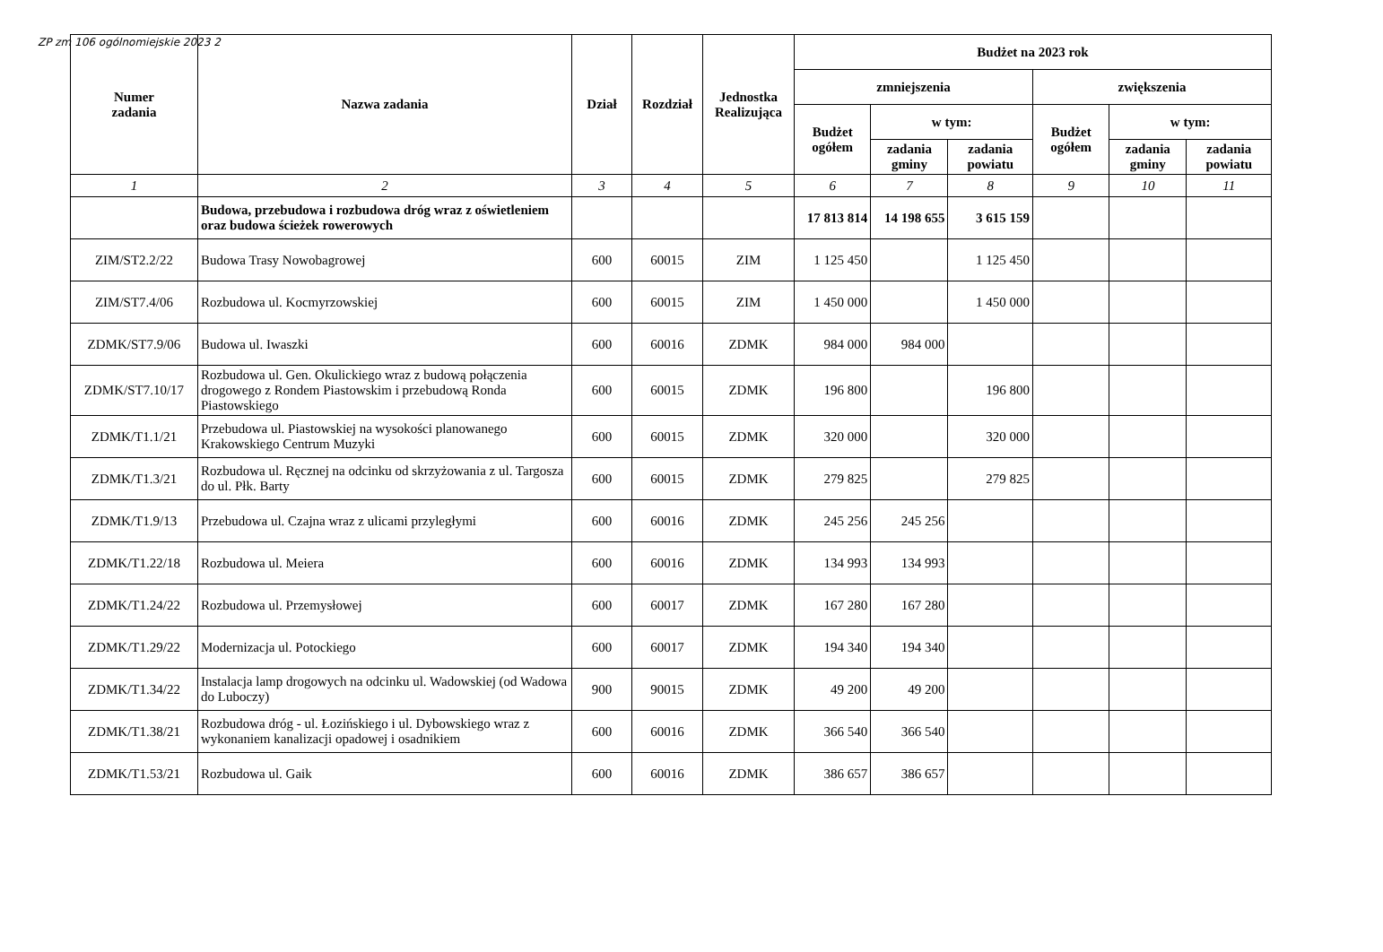ZP zm 106 ogólnomiejskie 2023 2
| Numer zadania | Nazwa zadania | Dział | Rozdział | Jednostka Realizująca | Budżet na 2023 rok | | | | | |
| --- | --- | --- | --- | --- | --- | --- | --- | --- | --- | --- |
| | | | | | zmniejszenia | | | zwiększenia | | |
| | | | | | Budżet ogółem | w tym: | | Budżet ogółem | w tym: | |
| | | | | | | zadania gminy | zadania powiatu | | zadania gminy | zadania powiatu |
| 1 | 2 | 3 | 4 | 5 | 6 | 7 | 8 | 9 | 10 | 11 |
| | Budowa, przebudowa i rozbudowa dróg wraz z oświetleniem oraz budowa ścieżek rowerowych | | | | 17 813 814 | 14 198 655 | 3 615 159 | | | |
| ZIM/ST2.2/22 | Budowa Trasy Nowobagrowej | 600 | 60015 | ZIM | 1 125 450 | | 1 125 450 | | | |
| ZIM/ST7.4/06 | Rozbudowa ul. Kocmyrzowskiej | 600 | 60015 | ZIM | 1 450 000 | | 1 450 000 | | | |
| ZDMK/ST7.9/06 | Budowa ul. Iwaszki | 600 | 60016 | ZDMK | 984 000 | 984 000 | | | | |
| ZDMK/ST7.10/17 | Rozbudowa ul. Gen. Okulickiego wraz z budową połączenia drogowego z Rondem Piastowskim i przebudową Ronda Piastowskiego | 600 | 60015 | ZDMK | 196 800 | | 196 800 | | | |
| ZDMK/T1.1/21 | Przebudowa ul. Piastowskiej na wysokości planowanego Krakowskiego Centrum Muzyki | 600 | 60015 | ZDMK | 320 000 | | 320 000 | | | |
| ZDMK/T1.3/21 | Rozbudowa ul. Ręcznej na odcinku od skrzyżowania z ul. Targosza do ul. Płk. Barty | 600 | 60015 | ZDMK | 279 825 | | 279 825 | | | |
| ZDMK/T1.9/13 | Przebudowa ul. Czajna wraz z ulicami przyległymi | 600 | 60016 | ZDMK | 245 256 | 245 256 | | | | |
| ZDMK/T1.22/18 | Rozbudowa ul. Meiera | 600 | 60016 | ZDMK | 134 993 | 134 993 | | | | |
| ZDMK/T1.24/22 | Rozbudowa ul. Przemysłowej | 600 | 60017 | ZDMK | 167 280 | 167 280 | | | | |
| ZDMK/T1.29/22 | Modernizacja ul. Potockiego | 600 | 60017 | ZDMK | 194 340 | 194 340 | | | | |
| ZDMK/T1.34/22 | Instalacja lamp drogowych na odcinku ul. Wadowskiej (od Wadowa do Luboczy) | 900 | 90015 | ZDMK | 49 200 | 49 200 | | | | |
| ZDMK/T1.38/21 | Rozbudowa dróg - ul. Łozińskiego i ul. Dybowskiego wraz z wykonaniem kanalizacji opadowej i osadnikiem | 600 | 60016 | ZDMK | 366 540 | 366 540 | | | | |
| ZDMK/T1.53/21 | Rozbudowa ul. Gaik | 600 | 60016 | ZDMK | 386 657 | 386 657 | | | | |